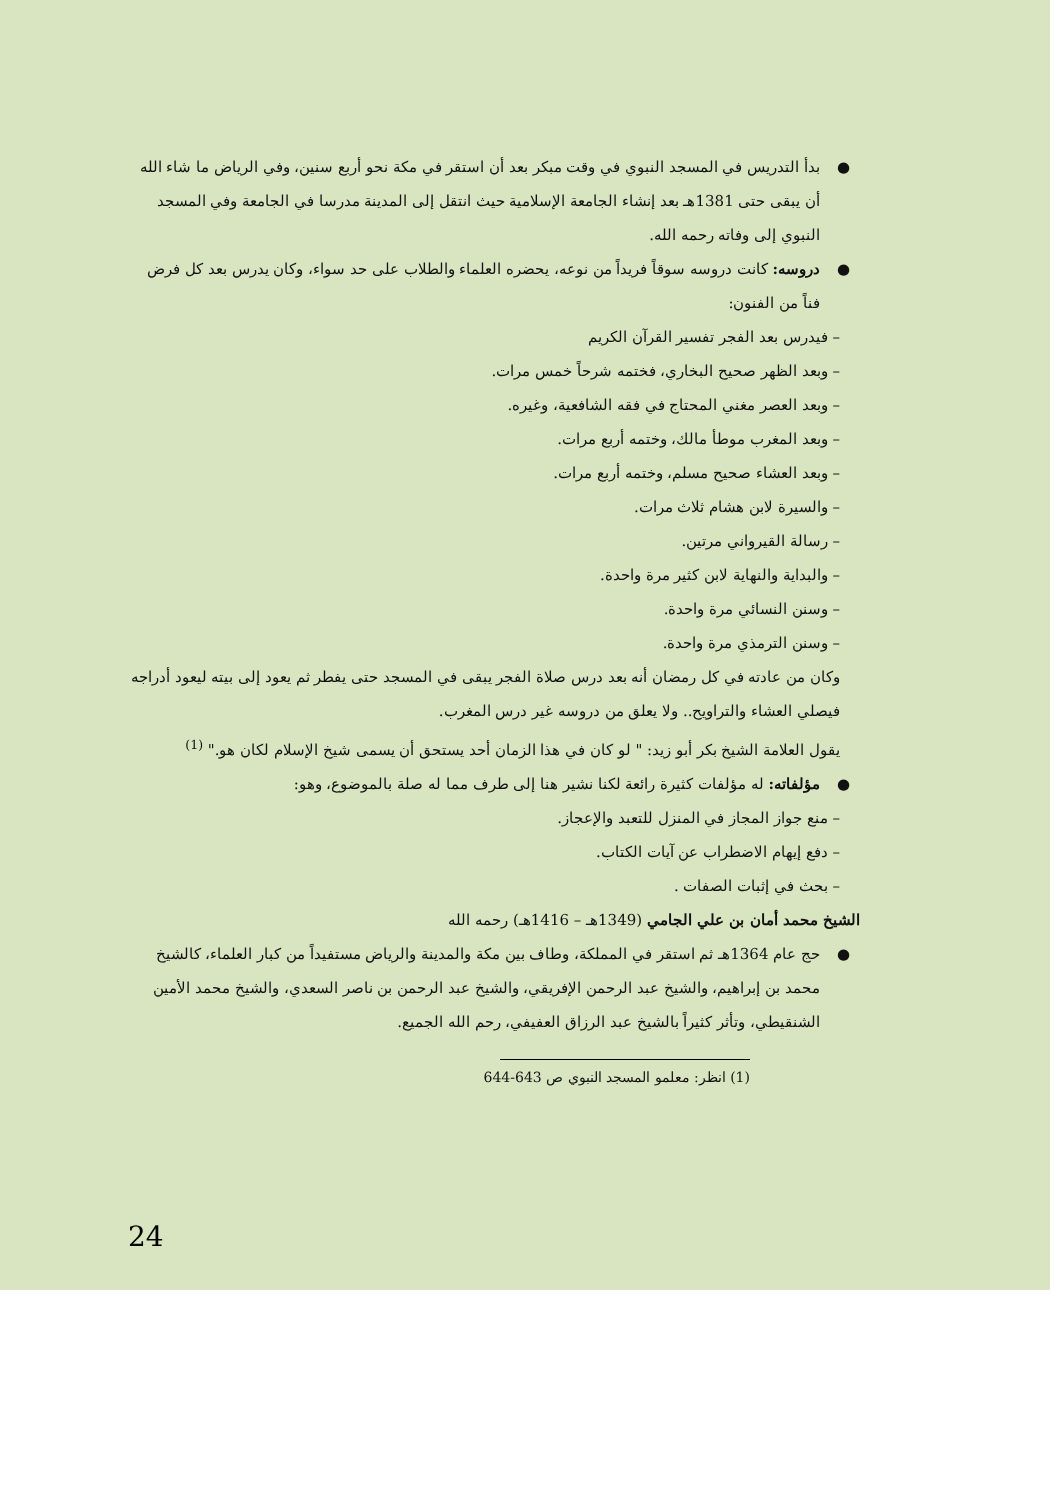● بدأ التدريس في المسجد النبوي في وقت مبكر بعد أن استقر في مكة نحو أربع سنين، وفي الرياض ما شاء الله أن يبقى حتى 1381هـ بعد إنشاء الجامعة الإسلامية حيث انتقل إلى المدينة مدرسا في الجامعة وفي المسجد النبوي إلى وفاته رحمه الله.
● دروسه: كانت دروسه سوقاً فريداً من نوعه، يحضره العلماء والطلاب على حد سواء، وكان يدرس بعد كل فرض فناً من الفنون:
– فيدرس بعد الفجر تفسير القرآن الكريم
– وبعد الظهر صحيح البخاري، فختمه شرحاً خمس مرات.
– وبعد العصر مغني المحتاج في فقه الشافعية، وغيره.
– وبعد المغرب موطأ مالك، وختمه أربع مرات.
– وبعد العشاء صحيح مسلم، وختمه أربع مرات.
– والسيرة لابن هشام ثلاث مرات.
– رسالة القيرواني مرتين.
– والبداية والنهاية لابن كثير مرة واحدة.
– وسنن النسائي مرة واحدة.
– وسنن الترمذي مرة واحدة.
وكان من عادته في كل رمضان أنه بعد درس صلاة الفجر يبقى في المسجد حتى يفطر ثم يعود إلى بيته ليعود أدراجه فيصلي العشاء والتراويح.. ولا يعلق من دروسه غير درس المغرب.
يقول العلامة الشيخ بكر أبو زيد: " لو كان في هذا الزمان أحد يستحق أن يسمى شيخ الإسلام لكان هو." <sup>(1)</sup>
● مؤلفاته: له مؤلفات كثيرة رائعة لكنا نشير هنا إلى طرف مما له صلة بالموضوع، وهو:
– منع جواز المجاز في المنزل للتعبد والإعجاز.
– دفع إيهام الاضطراب عن آيات الكتاب.
– بحث في إثبات الصفات .
الشيخ محمد أمان بن علي الجامي (1349هـ – 1416هـ) رحمه الله
● حج عام 1364هـ ثم استقر في المملكة، وطاف بين مكة والمدينة والرياض مستفيداً من كبار العلماء، كالشيخ محمد بن إبراهيم، والشيخ عبد الرحمن الإفريقي، والشيخ عبد الرحمن بن ناصر السعدي، والشيخ محمد الأمين الشنقيطي، وتأثر كثيراً بالشيخ عبد الرزاق العفيفي، رحم الله الجميع.
(1) انظر: معلمو المسجد النبوي ص 643-644
24